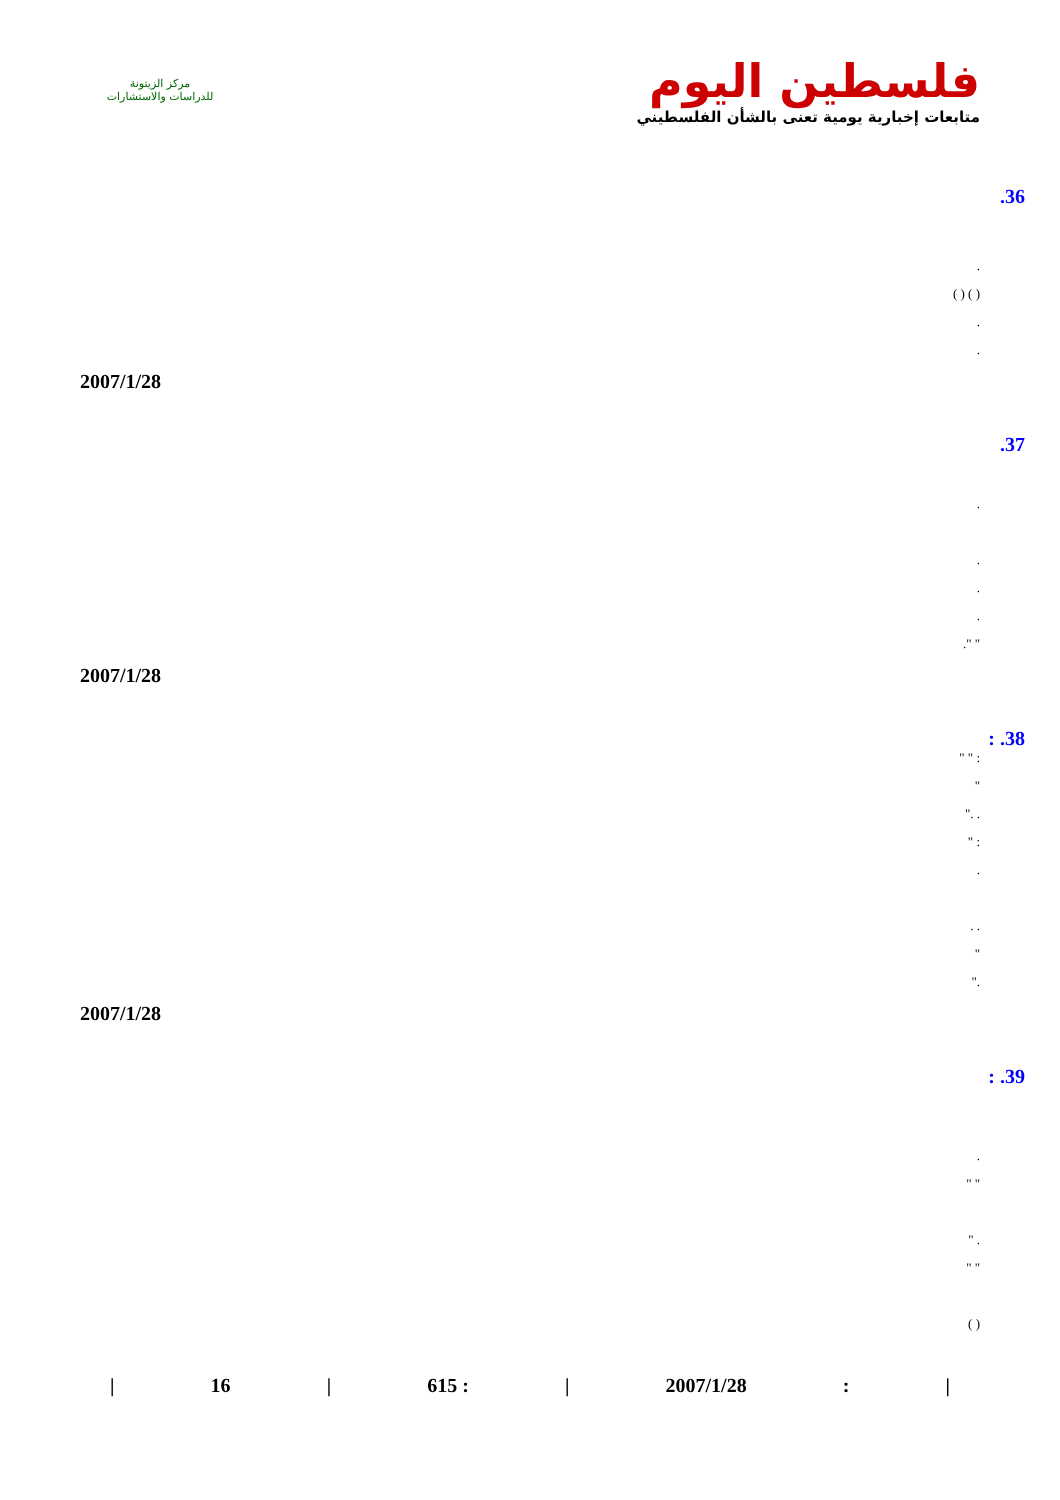مركز الزيتونة
للدراسات والاستشارات
فلسطين اليوم
متابعات إخبارية يومية تعنى بالشأن الفلسطيني
.36
.
( ) ( )
.
.
2007/1/28
.37
.
.
.
.
" ".
2007/1/28
: .38
: " "
"
. ."
: "
.
. .
"
."
2007/1/28
: .39
.
" "
. "
" "
( )
| 16 | 615 : | 2007/1/28: |